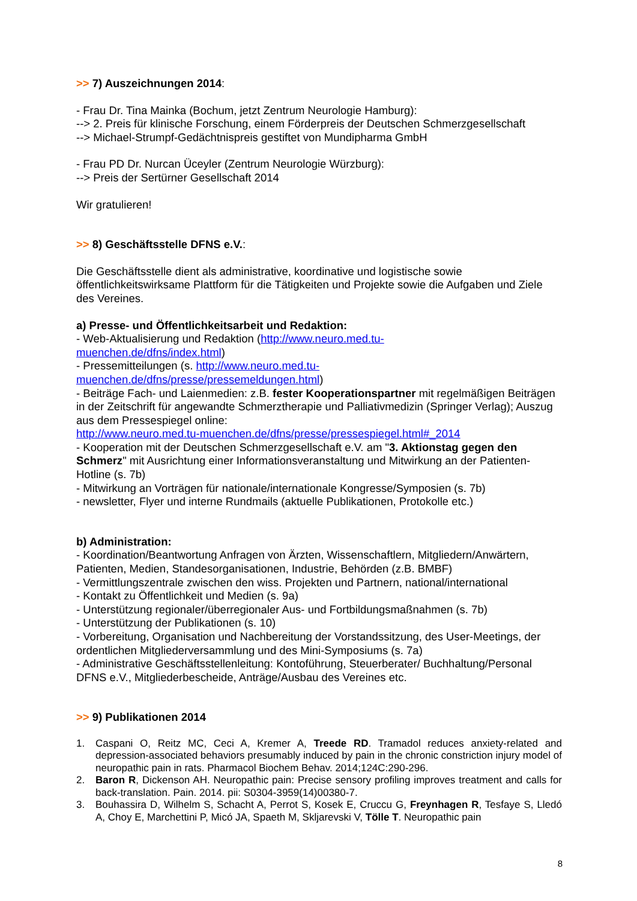>> 7) Auszeichnungen 2014:
- Frau Dr. Tina Mainka (Bochum, jetzt Zentrum Neurologie Hamburg):
--> 2. Preis für klinische Forschung, einem Förderpreis der Deutschen Schmerzgesellschaft
--> Michael-Strumpf-Gedächtnispreis gestiftet von Mundipharma GmbH
- Frau PD Dr. Nurcan Üceyler (Zentrum Neurologie Würzburg):
--> Preis der Sertürner Gesellschaft 2014
Wir gratulieren!
>> 8) Geschäftsstelle DFNS e.V.:
Die Geschäftsstelle dient als administrative, koordinative und logistische sowie öffentlichkeitswirksame Plattform für die Tätigkeiten und Projekte sowie die Aufgaben und Ziele des Vereines.
a) Presse- und Öffentlichkeitsarbeit und Redaktion:
- Web-Aktualisierung und Redaktion (http://www.neuro.med.tu-
muenchen.de/dfns/index.html)
- Pressemitteilungen (s. http://www.neuro.med.tu-
muenchen.de/dfns/presse/pressemeldungen.html)
- Beiträge Fach- und Laienmedien: z.B. fester Kooperationspartner mit regelmäßigen Beiträgen in der Zeitschrift für angewandte Schmerztherapie und Palliativmedizin (Springer Verlag); Auszug aus dem Pressespiegel online:
http://www.neuro.med.tu-muenchen.de/dfns/presse/pressespiegel.html#_2014
- Kooperation mit der Deutschen Schmerzgesellschaft e.V. am "3. Aktionstag gegen den Schmerz" mit Ausrichtung einer Informationsveranstaltung und Mitwirkung an der Patienten-Hotline (s. 7b)
- Mitwirkung an Vorträgen für nationale/internationale Kongresse/Symposien (s. 7b)
- newsletter, Flyer und interne Rundmails (aktuelle Publikationen, Protokolle etc.)
b) Administration:
- Koordination/Beantwortung Anfragen von Ärzten, Wissenschaftlern, Mitgliedern/Anwärtern, Patienten, Medien, Standesorganisationen, Industrie, Behörden (z.B. BMBF)
- Vermittlungszentrale zwischen den wiss. Projekten und Partnern, national/international
- Kontakt zu Öffentlichkeit und Medien (s. 9a)
- Unterstützung regionaler/überregionaler Aus- und Fortbildungsmaßnahmen (s. 7b)
- Unterstützung der Publikationen (s. 10)
- Vorbereitung, Organisation und Nachbereitung der Vorstandssitzung, des User-Meetings, der ordentlichen Mitgliederversammlung und des Mini-Symposiums (s. 7a)
- Administrative Geschäftsstellenleitung: Kontoführung, Steuerberater/ Buchhaltung/Personal DFNS e.V., Mitgliederbescheide, Anträge/Ausbau des Vereines etc.
>> 9) Publikationen 2014
1. Caspani O, Reitz MC, Ceci A, Kremer A, Treede RD. Tramadol reduces anxiety-related and depression-associated behaviors presumably induced by pain in the chronic constriction injury model of neuropathic pain in rats. Pharmacol Biochem Behav. 2014;124C:290-296.
2. Baron R, Dickenson AH. Neuropathic pain: Precise sensory profiling improves treatment and calls for back-translation. Pain. 2014. pii: S0304-3959(14)00380-7.
3. Bouhassira D, Wilhelm S, Schacht A, Perrot S, Kosek E, Cruccu G, Freynhagen R, Tesfaye S, Lledó A, Choy E, Marchettini P, Micó JA, Spaeth M, Skljarevski V, Tölle T. Neuropathic pain
8